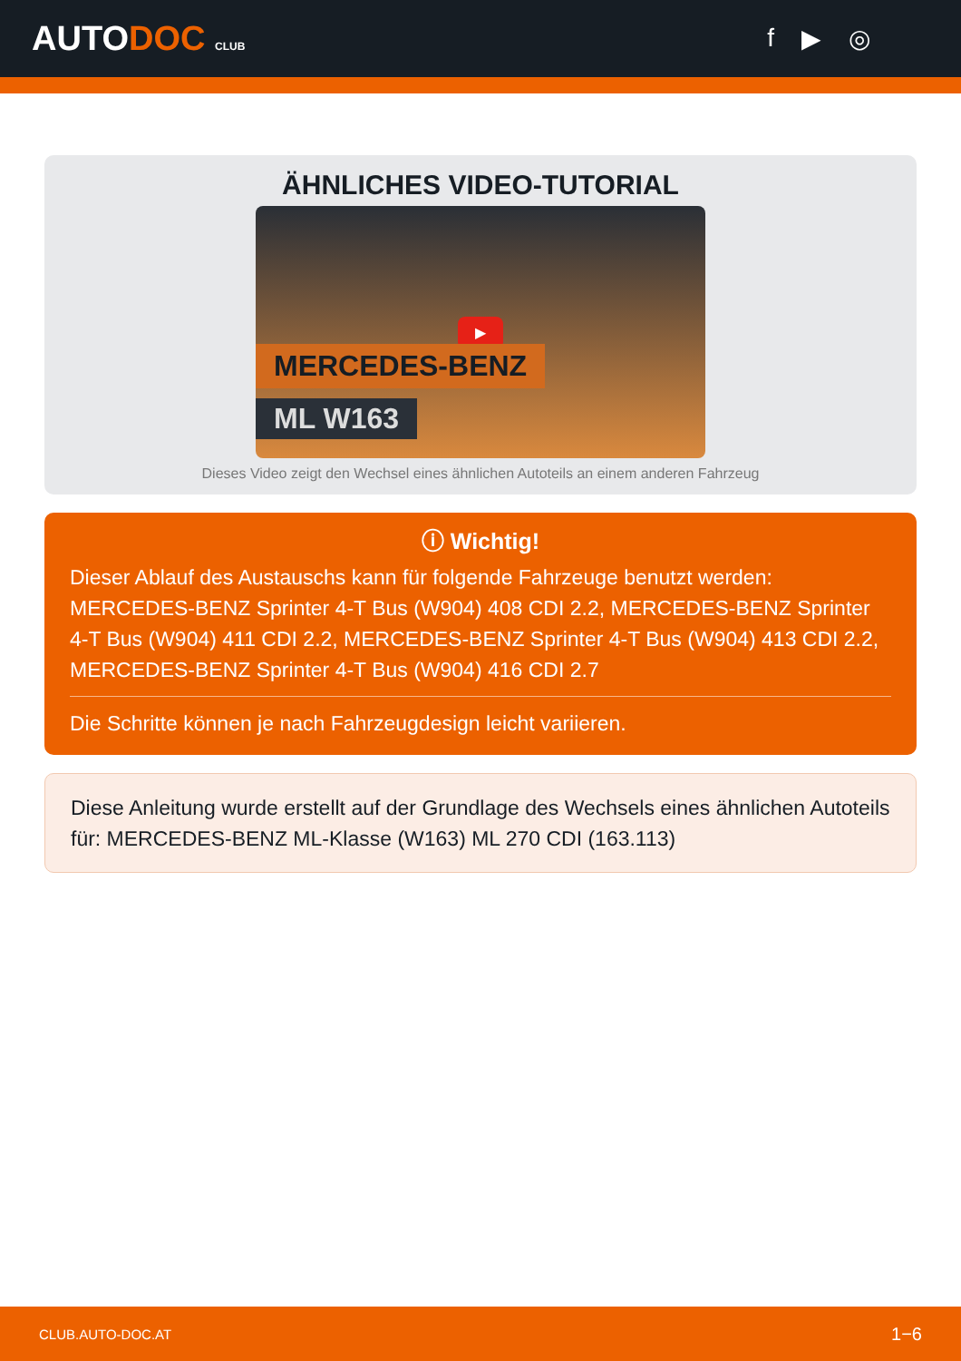AUTODOC CLUB
f ▶ ◎
ÄHNLICHES VIDEO-TUTORIAL
▶
MERCEDES-BENZ
ML W163
Dieses Video zeigt den Wechsel eines ähnlichen Autoteils an einem anderen Fahrzeug
ⓘ Wichtig!
Dieser Ablauf des Austauschs kann für folgende Fahrzeuge benutzt werden: MERCEDES-BENZ Sprinter 4-T Bus (W904) 408 CDI 2.2, MERCEDES-BENZ Sprinter 4-T Bus (W904) 411 CDI 2.2, MERCEDES-BENZ Sprinter 4-T Bus (W904) 413 CDI 2.2, MERCEDES-BENZ Sprinter 4-T Bus (W904) 416 CDI 2.7
Die Schritte können je nach Fahrzeugdesign leicht variieren.
Diese Anleitung wurde erstellt auf der Grundlage des Wechsels eines ähnlichen Autoteils für: MERCEDES-BENZ ML-Klasse (W163) ML 270 CDI (163.113)
CLUB.AUTO-DOC.AT 1−6